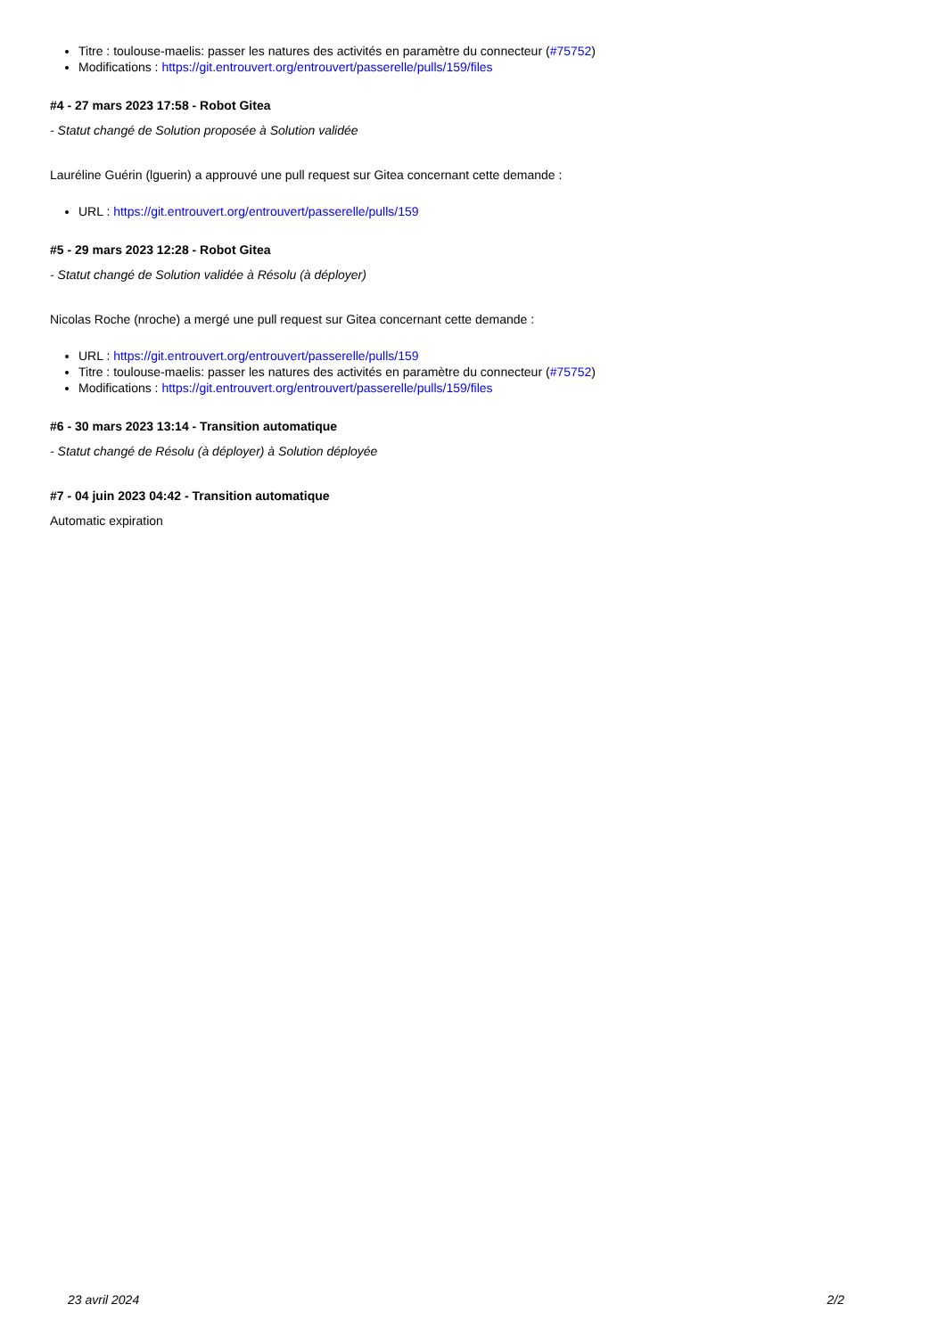Titre : toulouse-maelis: passer les natures des activités en paramètre du connecteur (#75752)
Modifications : https://git.entrouvert.org/entrouvert/passerelle/pulls/159/files
#4 - 27 mars 2023 17:58 - Robot Gitea
- Statut changé de Solution proposée à Solution validée
Lauréline Guérin (lguerin) a approuvé une pull request sur Gitea concernant cette demande :
URL : https://git.entrouvert.org/entrouvert/passerelle/pulls/159
#5 - 29 mars 2023 12:28 - Robot Gitea
- Statut changé de Solution validée à Résolu (à déployer)
Nicolas Roche (nroche) a mergé une pull request sur Gitea concernant cette demande :
URL : https://git.entrouvert.org/entrouvert/passerelle/pulls/159
Titre : toulouse-maelis: passer les natures des activités en paramètre du connecteur (#75752)
Modifications : https://git.entrouvert.org/entrouvert/passerelle/pulls/159/files
#6 - 30 mars 2023 13:14 - Transition automatique
- Statut changé de Résolu (à déployer) à Solution déployée
#7 - 04 juin 2023 04:42 - Transition automatique
Automatic expiration
23 avril 2024 2/2